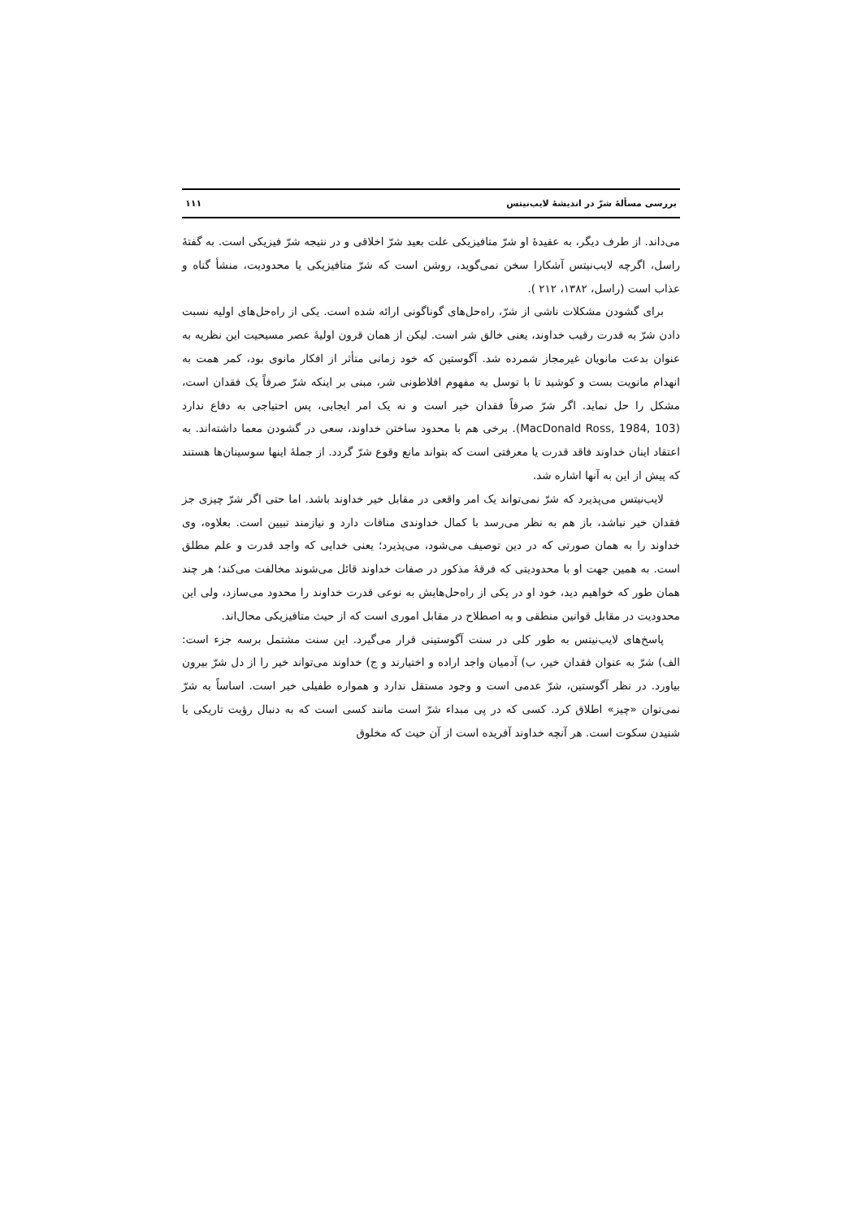بررسی مسألۀ شرّ در اندیشۀ لایب‌نیتس ۱۱۱
می‌داند. از طرف دیگر، به عقیدۀ او شرّ متافیزیکی علت بعید شرّ اخلاقی و در نتیجه شرّ فیزیکی است. به گفتۀ راسل، اگرچه لایب‌نیتس آشکارا سخن نمی‌گوید، روشن است که شرّ متافیزیکی یا محدودیت، منشأ گناه و عذاب است (راسل، ۱۳۸۲، ۲۱۲ ).
برای گشودن مشکلات ناشی از شرّ، راه‌حل‌های گوناگونی ارائه شده است. یکی از راه‌حل‌های اولیه نسبت دادن شرّ به قدرت رقیب خداوند، یعنی خالق شر است. لیکن از همان قرون اولیۀ عصر مسیحیت این نظریه به عنوان بدعت مانویان غیرمجاز شمرده شد. آگوستین که خود زمانی متأثر از افکار مانوی بود، کمر همت به انهدام مانویت بست و کوشید تا با توسل به مفهوم افلاطونی شر، مبنی بر اینکه شرّ صرفاً یک فقدان است، مشکل را حل نماید. اگر شرّ صرفاً فقدان خیر است و نه یک امر ایجابی، پس احتیاجی به دفاع ندارد (MacDonald Ross, 1984, 103). برخی هم با محدود ساختن خداوند، سعی در گشودن معما داشته‌اند. به اعتقاد اینان خداوند فاقد قدرت یا معرفتی است که بتواند مانع وقوع شرّ گردد. از جملۀ اینها سوسینان‌ها هستند که پیش از این به آنها اشاره شد.
لایب‌نیتس می‌پذیرد که شرّ نمی‌تواند یک امر واقعی در مقابل خیر خداوند باشد. اما حتی اگر شرّ چیزی جز فقدان خیر نباشد، باز هم به نظر می‌رسد با کمال خداوندی منافات دارد و نیازمند تبیین است. بعلاوه، وی خداوند را به همان صورتی که در دین توصیف می‌شود، می‌پذیرد؛ یعنی خدایی که واجد قدرت و علم مطلق است. به همین جهت او با محدودیتی که فرقۀ مذکور در صفات خداوند قائل می‌شوند مخالفت می‌کند؛ هر چند همان طور که خواهیم دید، خود او در یکی از راه‌حل‌هایش به نوعی قدرت خداوند را محدود می‌سازد، ولی این محدودیت در مقابل قوانین منطقی و به اصطلاح در مقابل اموری است که از حیث متافیزیکی محال‌اند.
پاسخ‌های لایب‌نیتس به طور کلی در سنت آگوستینی قرار می‌گیرد. این سنت مشتمل برسه جزء است: الف) شرّ به عنوان فقدان خیر، ب) آدمیان واجد اراده و اختیارند و ج) خداوند می‌تواند خیر را از دل شرّ بیرون بیاورد. در نظر آگوستین، شرّ عدمی است و وجود مستقل ندارد و همواره طفیلی خیر است. اساساً به شرّ نمی‌توان «چیز» اطلاق کرد. کسی که در پی مبداء شرّ است مانند کسی است که به دنبال رؤیت تاریکی یا شنیدن سکوت است. هر آنچه خداوند آفریده است از آن حیث که مخلوق